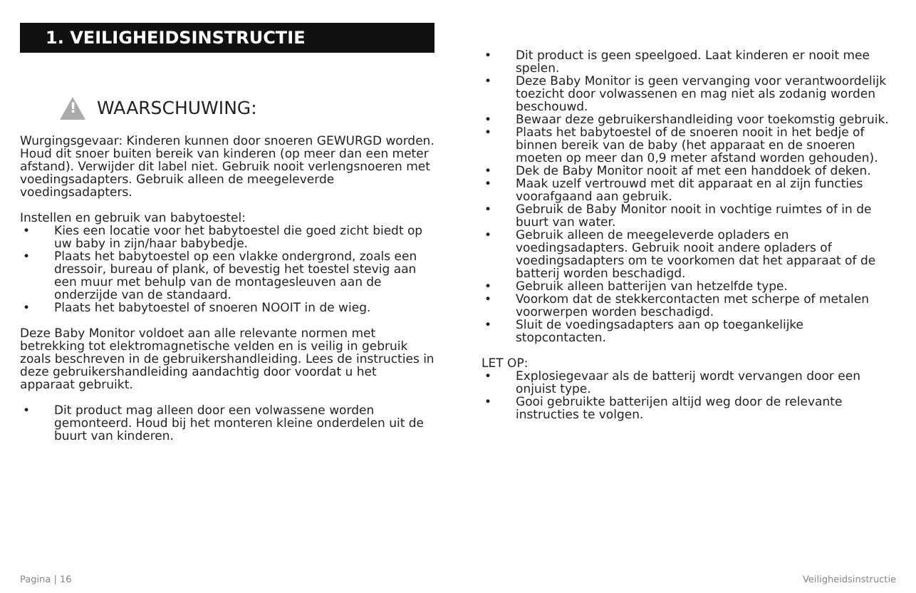1. VEILIGHEIDSINSTRUCTIE
!
WAARSCHUWING:
Wurgingsgevaar: Kinderen kunnen door snoeren GEWURGD worden. Houd dit snoer buiten bereik van kinderen (op meer dan een meter afstand). Verwijder dit label niet. Gebruik nooit verlengsnoeren met voedingsadapters. Gebruik alleen de meegeleverde voedingsadapters.
Instellen en gebruik van babytoestel:
• Kies een locatie voor het babytoestel die goed zicht biedt op uw baby in zijn/haar babybedje.
• Plaats het babytoestel op een vlakke ondergrond, zoals een dressoir, bureau of plank, of bevestig het toestel stevig aan een muur met behulp van de montagesleuven aan de onderzijde van de standaard.
• Plaats het babytoestel of snoeren NOOIT in de wieg.
Deze Baby Monitor voldoet aan alle relevante normen met betrekking tot elektromagnetische velden en is veilig in gebruik zoals beschreven in de gebruikershandleiding. Lees de instructies in deze gebruikershandleiding aandachtig door voordat u het apparaat gebruikt.
• Dit product mag alleen door een volwassene worden gemonteerd. Houd bij het monteren kleine onderdelen uit de buurt van kinderen.
• Dit product is geen speelgoed. Laat kinderen er nooit mee spelen.
• Deze Baby Monitor is geen vervanging voor verantwoordelijk toezicht door volwassenen en mag niet als zodanig worden beschouwd.
• Bewaar deze gebruikershandleiding voor toekomstig gebruik.
• Plaats het babytoestel of de snoeren nooit in het bedje of binnen bereik van de baby (het apparaat en de snoeren moeten op meer dan 0,9 meter afstand worden gehouden).
• Dek de Baby Monitor nooit af met een handdoek of deken.
• Maak uzelf vertrouwd met dit apparaat en al zijn functies voorafgaand aan gebruik.
• Gebruik de Baby Monitor nooit in vochtige ruimtes of in de buurt van water.
• Gebruik alleen de meegeleverde opladers en voedingsadapters. Gebruik nooit andere opladers of voedingsadapters om te voorkomen dat het apparaat of de batterij worden beschadigd.
• Gebruik alleen batterijen van hetzelfde type.
• Voorkom dat de stekkercontacten met scherpe of metalen voorwerpen worden beschadigd.
• Sluit de voedingsadapters aan op toegankelijke stopcontacten.
LET OP:
• Explosiegevaar als de batterij wordt vervangen door een onjuist type.
• Gooi gebruikte batterijen altijd weg door de relevante instructies te volgen.
Pagina | 16 Veiligheidsinstructie